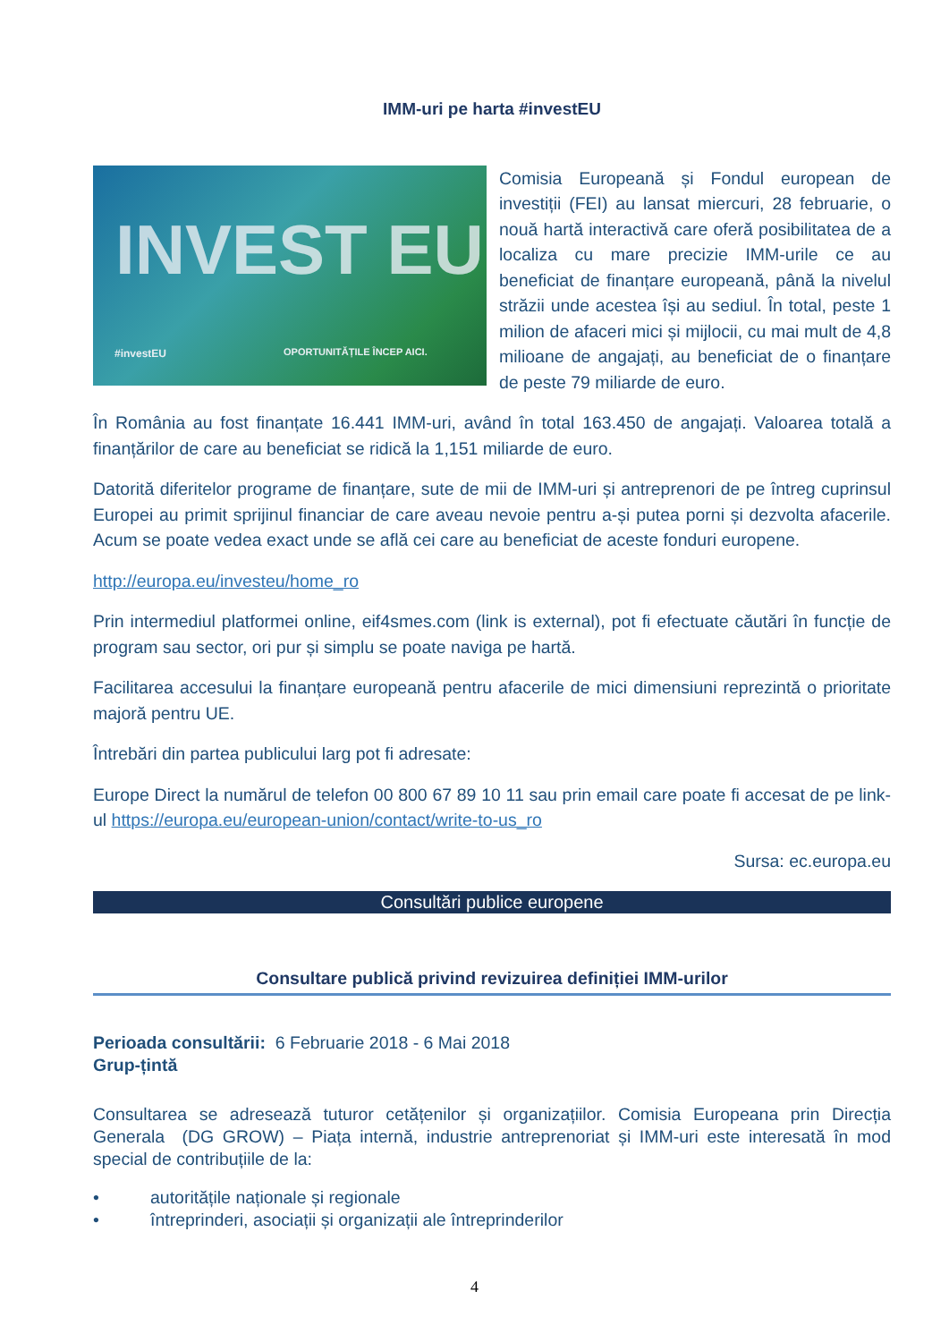IMM-uri pe harta #investEU
INVEST EU
#investEU OPORTUNITĂȚILE ÎNCEP AICI.
Comisia Europeană și Fondul european de investiții (FEI) au lansat miercuri, 28 februarie, o nouă hartă interactivă care oferă posibilitatea de a localiza cu mare precizie IMM-urile ce au beneficiat de finanțare europeană, până la nivelul străzii unde acestea își au sediul. În total, peste 1 milion de afaceri mici și mijlocii, cu mai mult de 4,8 milioane de angajați, au beneficiat de o finanțare de peste 79 miliarde de euro.
În România au fost finanțate 16.441 IMM-uri, având în total 163.450 de angajați. Valoarea totală a finanțărilor de care au beneficiat se ridică la 1,151 miliarde de euro.
Datorită diferitelor programe de finanțare, sute de mii de IMM-uri și antreprenori de pe întreg cuprinsul Europei au primit sprijinul financiar de care aveau nevoie pentru a-și putea porni și dezvolta afacerile. Acum se poate vedea exact unde se află cei care au beneficiat de aceste fonduri europene.
http://europa.eu/investeu/home_ro
Prin intermediul platformei online, eif4smes.com (link is external), pot fi efectuate căutări în funcție de program sau sector, ori pur și simplu se poate naviga pe hartă.
Facilitarea accesului la finanțare europeană pentru afacerile de mici dimensiuni reprezintă o prioritate majoră pentru UE.
Întrebări din partea publicului larg pot fi adresate:
Europe Direct la numărul de telefon 00 800 67 89 10 11 sau prin email care poate fi accesat de pe link-ul https://europa.eu/european-union/contact/write-to-us_ro
Sursa: ec.europa.eu
Consultări publice europene
Consultare publică privind revizuirea definiției IMM-urilor
Perioada consultării: 6 Februarie 2018 - 6 Mai 2018
Grup-țintă
Consultarea se adresează tuturor cetățenilor și organizațiilor. Comisia Europeana prin Direcția Generala (DG GROW) – Piața internă, industrie antreprenoriat și IMM-uri este interesată în mod special de contribuțiile de la:
• autoritățile naționale și regionale
• întreprinderi, asociații și organizații ale întreprinderilor
4